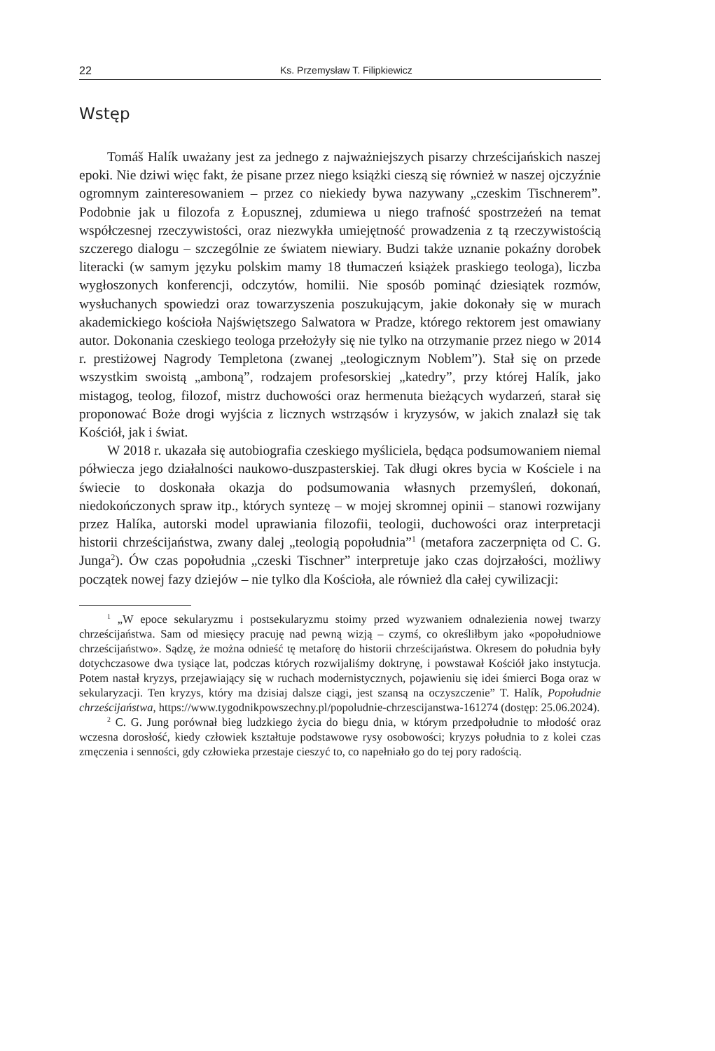22 Ks. Przemysław T. Filipkiewicz
Wstęp
Tomáš Halík uważany jest za jednego z najważniejszych pisarzy chrześcijańskich naszej epoki. Nie dziwi więc fakt, że pisane przez niego książki cieszą się również w naszej ojczyźnie ogromnym zainteresowaniem – przez co niekiedy bywa nazywany „czeskim Tischnerem”. Podobnie jak u filozofa z Łopusznej, zdumiewa u niego trafność spostrzeżeń na temat współczesnej rzeczywistości, oraz niezwykła umiejętność prowadzenia z tą rzeczywistością szczerego dialogu – szczególnie ze światem niewiary. Budzi także uznanie pokaźny dorobek literacki (w samym języku polskim mamy 18 tłumaczeń książek praskiego teologa), liczba wygłoszonych konferencji, odczytów, homilii. Nie sposób pominąć dziesiątek rozmów, wysłuchanych spowiedzi oraz towarzyszenia poszukującym, jakie dokonały się w murach akademickiego kościoła Najświętszego Salwatora w Pradze, którego rektorem jest omawiany autor. Dokonania czeskiego teologa przełożyły się nie tylko na otrzymanie przez niego w 2014 r. prestiżowej Nagrody Templetona (zwanej „teologicznym Noblem”). Stał się on przede wszystkim swoistą „amboną”, rodzajem profesorskiej „katedry”, przy której Halík, jako mistagog, teolog, filozof, mistrz duchowości oraz hermenuta bieżących wydarzeń, starał się proponować Boże drogi wyjścia z licznych wstrząsów i kryzysów, w jakich znalazł się tak Kościół, jak i świat.
W 2018 r. ukazała się autobiografia czeskiego myśliciela, będąca podsumowaniem niemal półwiecza jego działalności naukowo-duszpasterskiej. Tak długi okres bycia w Kościele i na świecie to doskonała okazja do podsumowania własnych przemyśleń, dokonań, niedokończonych spraw itp., których syntezę – w mojej skromnej opinii – stanowi rozwijany przez Halíka, autorski model uprawiania filozofii, teologii, duchowości oraz interpretacji historii chrześcijaństwa, zwany dalej „teologią popołudnia”<sup>1</sup> (metafora zaczerpnięta od C. G. Junga<sup>2</sup>). Ów czas popołudnia „czeski Tischner” interpretuje jako czas dojrzałości, możliwy początek nowej fazy dziejów – nie tylko dla Kościoła, ale również dla całej cywilizacji:
<sup>1</sup> „W epoce sekularyzmu i postsekularyzmu stoimy przed wyzwaniem odnalezienia nowej twarzy chrześcijaństwa. Sam od miesięcy pracuję nad pewną wizją – czymś, co określiłbym jako «popołudniowe chrześcijaństwo». Sądzę, że można odnieść tę metaforę do historii chrześcijaństwa. Okresem do południa były dotychczasowe dwa tysiące lat, podczas których rozwijaliśmy doktrynę, i powstawał Kościół jako instytucja. Potem nastał kryzys, przejawiający się w ruchach modernistycznych, pojawieniu się idei śmierci Boga oraz w sekularyzacji. Ten kryzys, który ma dzisiaj dalsze ciągi, jest szansą na oczyszczenie” T. Halík, Popołudnie chrześcijaństwa, https://www.tygodnikpowszechny.pl/popoludnie-chrzescijanstwa-161274 (dostęp: 25.06.2024).
<sup>2</sup> C. G. Jung porównał bieg ludzkiego życia do biegu dnia, w którym przedpołudnie to młodość oraz wczesna dorosłość, kiedy człowiek kształtuje podstawowe rysy osobowości; kryzys południa to z kolei czas zmęczenia i senności, gdy człowieka przestaje cieszyć to, co napełniało go do tej pory radością.